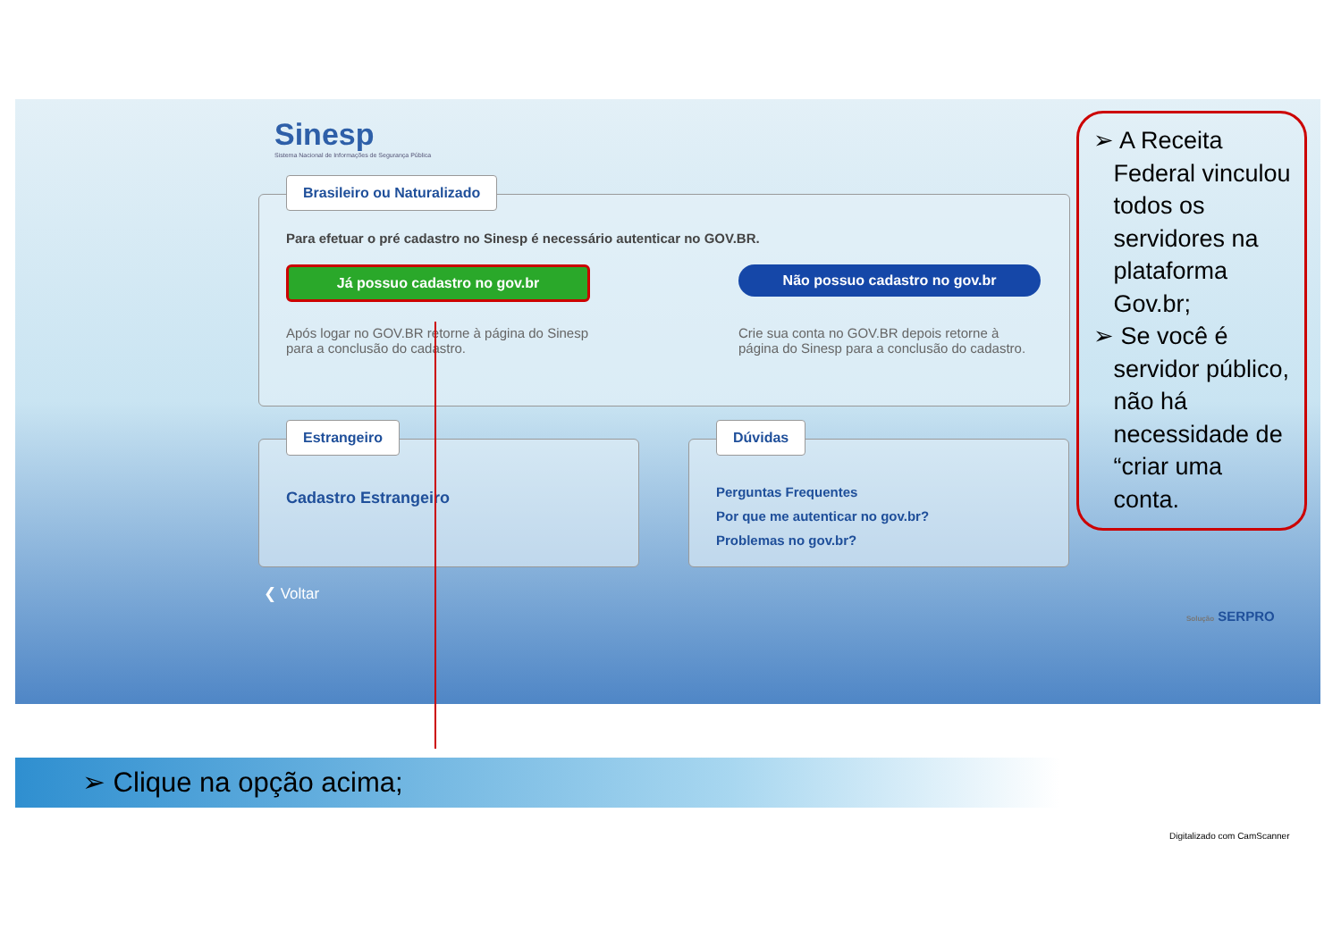Sinesp
Sistema Nacional de Informações de Segurança Pública
Brasileiro ou Naturalizado
Para efetuar o pré cadastro no Sinesp é necessário autenticar no GOV.BR.
Já possuo cadastro no gov.br Não possuo cadastro no gov.br
Após logar no GOV.BR retorne à página do Sinesp para a conclusão do cadastro.
Crie sua conta no GOV.BR depois retorne à página do Sinesp para a conclusão do cadastro.
Estrangeiro
Cadastro Estrangeiro
Dúvidas
Perguntas Frequentes
Por que me autenticar no gov.br?
Problemas no gov.br?
❮ Voltar
Solução SERPRO
➢ A Receita
Federal vinculou
todos os
servidores na
plataforma
Gov.br;
➢ Se você é
servidor público,
não há
necessidade de
“criar uma
conta.
➢ Clique na opção acima;
Digitalizado com CamScanner